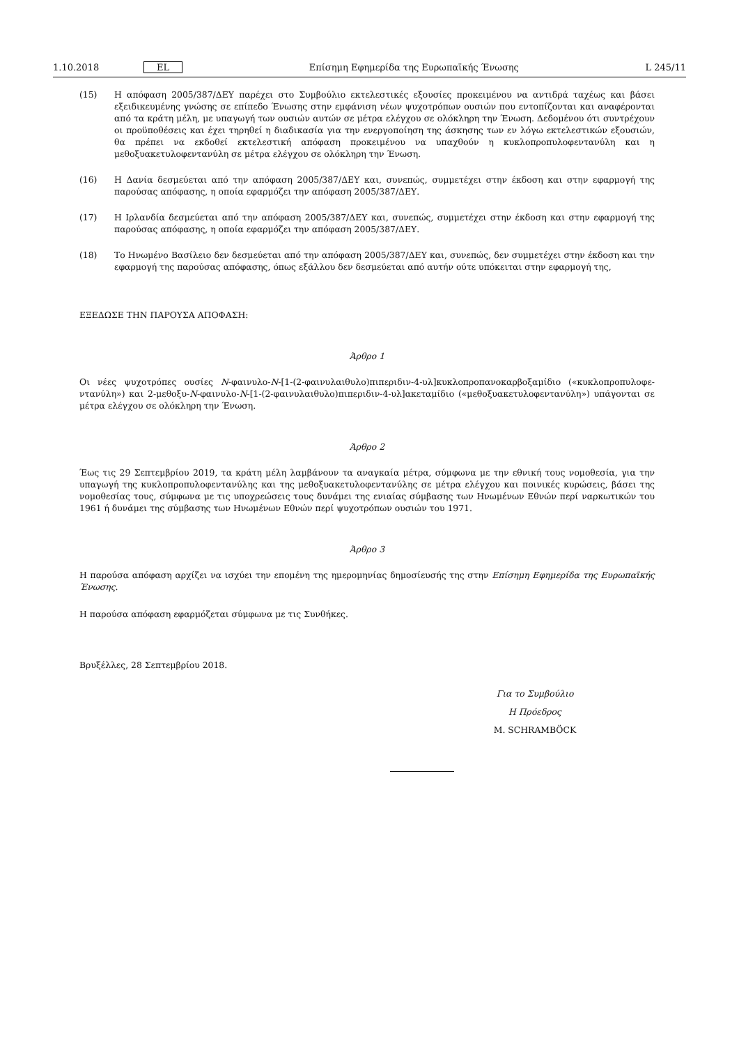1.10.2018 EL Επίσημη Εφημερίδα της Ευρωπαϊκής Ένωσης L 245/11
(15) Η απόφαση 2005/387/ΔΕΥ παρέχει στο Συμβούλιο εκτελεστικές εξουσίες προκειμένου να αντιδρά ταχέως και βάσει εξειδικευμένης γνώσης σε επίπεδο Ένωσης στην εμφάνιση νέων ψυχοτρόπων ουσιών που εντοπίζονται και αναφέρονται από τα κράτη μέλη, με υπαγωγή των ουσιών αυτών σε μέτρα ελέγχου σε ολόκληρη την Ένωση. Δεδομένου ότι συντρέχουν οι προϋποθέσεις και έχει τηρηθεί η διαδικασία για την ενεργοποίηση της άσκησης των εν λόγω εκτελεστικών εξουσιών, θα πρέπει να εκδοθεί εκτελεστική απόφαση προκειμένου να υπαχθούν η κυκλοπροπυλοφεντανύλη και η μεθοξυακετυλοφεντανύλη σε μέτρα ελέγχου σε ολόκληρη την Ένωση.
(16) Η Δανία δεσμεύεται από την απόφαση 2005/387/ΔΕΥ και, συνεπώς, συμμετέχει στην έκδοση και στην εφαρμογή της παρούσας απόφασης, η οποία εφαρμόζει την απόφαση 2005/387/ΔΕΥ.
(17) Η Ιρλανδία δεσμεύεται από την απόφαση 2005/387/ΔΕΥ και, συνεπώς, συμμετέχει στην έκδοση και στην εφαρμογή της παρούσας απόφασης, η οποία εφαρμόζει την απόφαση 2005/387/ΔΕΥ.
(18) Το Ηνωμένο Βασίλειο δεν δεσμεύεται από την απόφαση 2005/387/ΔΕΥ και, συνεπώς, δεν συμμετέχει στην έκδοση και την εφαρμογή της παρούσας απόφασης, όπως εξάλλου δεν δεσμεύεται από αυτήν ούτε υπόκειται στην εφαρμογή της,
ΕΞΕΔΩΣΕ ΤΗΝ ΠΑΡΟΥΣΑ ΑΠΟΦΑΣΗ:
Άρθρο 1
Οι νέες ψυχοτρόπες ουσίες N-φαινυλο-N-[1-(2-φαινυλαιθυλο)πιπεριδιν-4-υλ]κυκλοπροπανοκαρβοξαμίδιο («κυκλοπροπυλοφε­ντανύλη») και 2-μεθοξυ-N-φαινυλο-N-[1-(2-φαινυλαιθυλο)πιπεριδιν-4-υλ]ακεταμίδιο («μεθοξυακετυλοφεντανύλη») υπάγονται σε μέτρα ελέγχου σε ολόκληρη την Ένωση.
Άρθρο 2
Έως τις 29 Σεπτεμβρίου 2019, τα κράτη μέλη λαμβάνουν τα αναγκαία μέτρα, σύμφωνα με την εθνική τους νομοθεσία, για την υπαγωγή της κυκλοπροπυλοφεντανύλης και της μεθοξυακετυλοφεντανύλης σε μέτρα ελέγχου και ποινικές κυρώσεις, βάσει της νομοθεσίας τους, σύμφωνα με τις υποχρεώσεις τους δυνάμει της ενιαίας σύμβασης των Ηνωμένων Εθνών περί ναρκωτικών του 1961 ή δυνάμει της σύμβασης των Ηνωμένων Εθνών περί ψυχοτρόπων ουσιών του 1971.
Άρθρο 3
Η παρούσα απόφαση αρχίζει να ισχύει την επομένη της ημερομηνίας δημοσίευσής της στην Επίσημη Εφημερίδα της Ευρωπαϊκής Ένωσης.
Η παρούσα απόφαση εφαρμόζεται σύμφωνα με τις Συνθήκες.
Βρυξέλλες, 28 Σεπτεμβρίου 2018.
Για το Συμβούλιο
Η Πρόεδρος
M. SCHRAMBÖCK